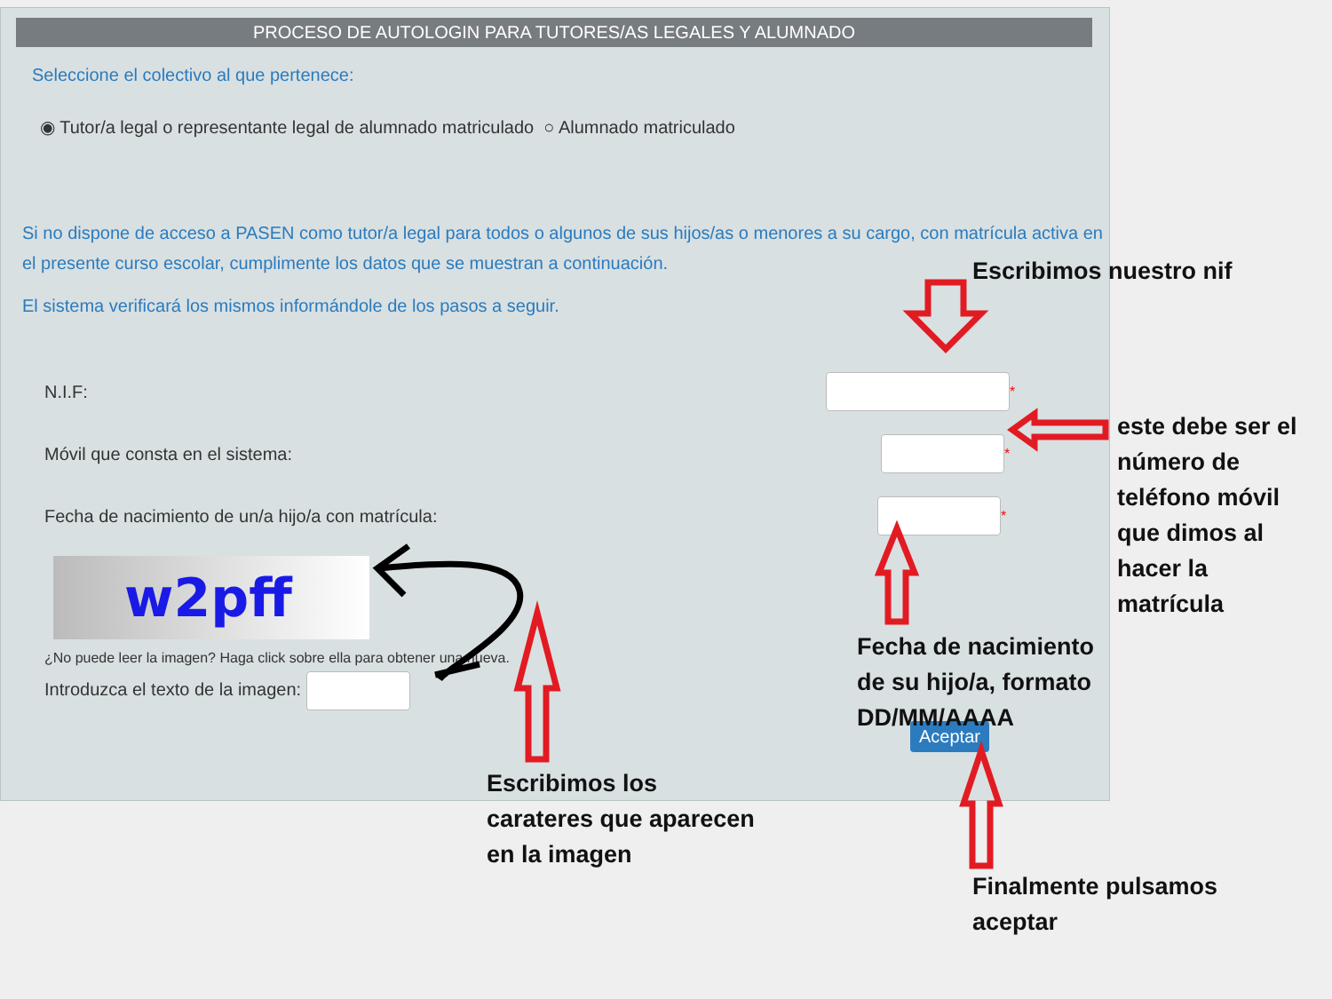PROCESO DE AUTOLOGIN PARA TUTORES/AS LEGALES Y ALUMNADO
Seleccione el colectivo al que pertenece:
◉ Tutor/a legal o representante legal de alumnado matriculado ○ Alumnado matriculado
Si no dispone de acceso a PASEN como tutor/a legal para todos o algunos de sus hijos/as o menores a su cargo, con matrícula activa en el presente curso escolar, cumplimente los datos que se muestran a continuación.
Escribimos nuestro nif
El sistema verificará los mismos informándole de los pasos a seguir.
N.I.F: *
Móvil que consta en el sistema: *
Fecha de nacimiento de un/a hijo/a con matrícula: *
w2pff
¿No puede leer la imagen? Haga click sobre ella para obtener una nueva.
Introduzca el texto de la imagen:
Aceptar
este debe ser el
número de
teléfono móvil
que dimos al
hacer la
matrícula
Fecha de nacimiento
de su hijo/a, formato
DD/MM/AAAA
Escribimos los
carateres que aparecen
en la imagen
Finalmente pulsamos
aceptar